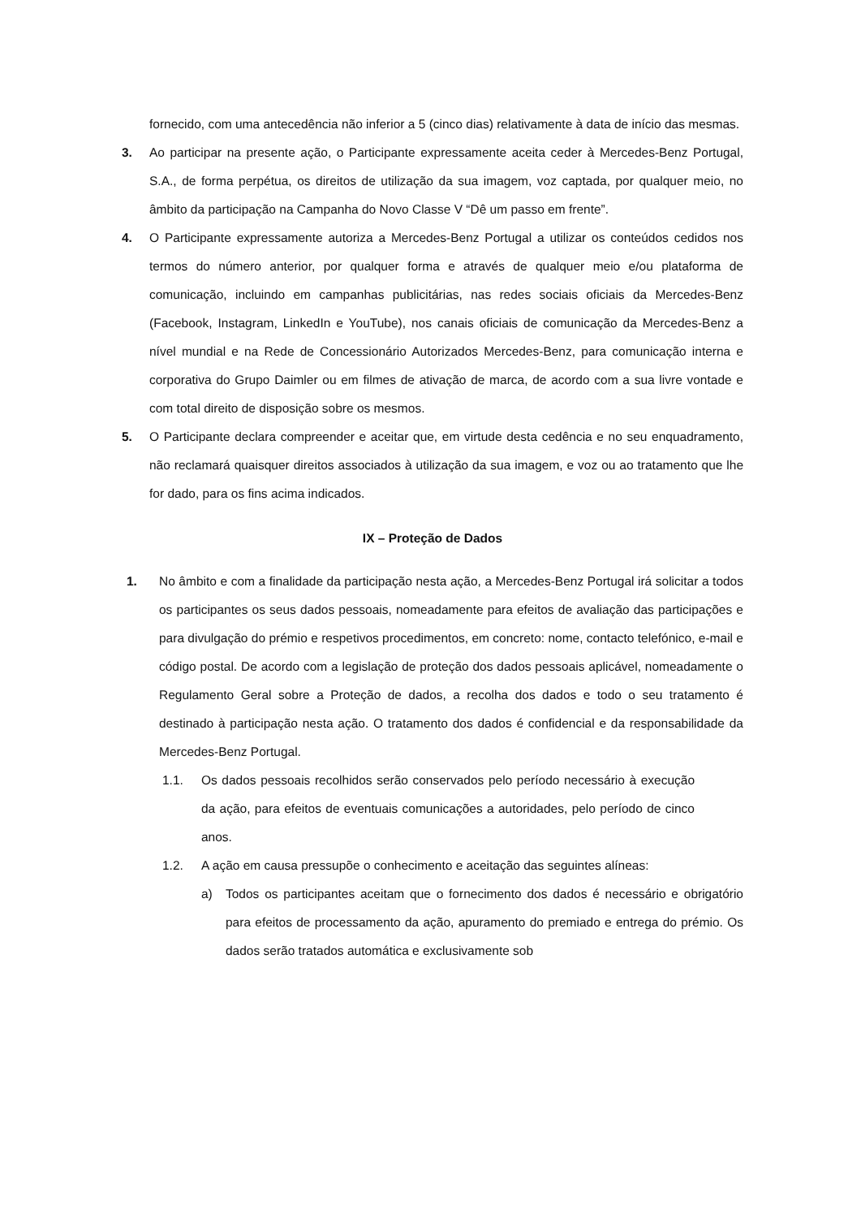fornecido, com uma antecedência não inferior a 5 (cinco dias) relativamente à data de início das mesmas.
3. Ao participar na presente ação, o Participante expressamente aceita ceder à Mercedes-Benz Portugal, S.A., de forma perpétua, os direitos de utilização da sua imagem, voz captada, por qualquer meio, no âmbito da participação na Campanha do Novo Classe V “Dê um passo em frente”.
4. O Participante expressamente autoriza a Mercedes-Benz Portugal a utilizar os conteúdos cedidos nos termos do número anterior, por qualquer forma e através de qualquer meio e/ou plataforma de comunicação, incluindo em campanhas publicitárias, nas redes sociais oficiais da Mercedes-Benz (Facebook, Instagram, LinkedIn e YouTube), nos canais oficiais de comunicação da Mercedes-Benz a nível mundial e na Rede de Concessionário Autorizados Mercedes-Benz, para comunicação interna e corporativa do Grupo Daimler ou em filmes de ativação de marca, de acordo com a sua livre vontade e com total direito de disposição sobre os mesmos.
5. O Participante declara compreender e aceitar que, em virtude desta cedência e no seu enquadramento, não reclamará quaisquer direitos associados à utilização da sua imagem, e voz ou ao tratamento que lhe for dado, para os fins acima indicados.
IX – Proteção de Dados
1. No âmbito e com a finalidade da participação nesta ação, a Mercedes-Benz Portugal irá solicitar a todos os participantes os seus dados pessoais, nomeadamente para efeitos de avaliação das participações e para divulgação do prémio e respetivos procedimentos, em concreto: nome, contacto telefónico, e-mail e código postal. De acordo com a legislação de proteção dos dados pessoais aplicável, nomeadamente o Regulamento Geral sobre a Proteção de dados, a recolha dos dados e todo o seu tratamento é destinado à participação nesta ação. O tratamento dos dados é confidencial e da responsabilidade da Mercedes-Benz Portugal.
1.1. Os dados pessoais recolhidos serão conservados pelo período necessário à execução da ação, para efeitos de eventuais comunicações a autoridades, pelo período de cinco anos.
1.2. A ação em causa pressupõe o conhecimento e aceitação das seguintes alíneas:
a) Todos os participantes aceitam que o fornecimento dos dados é necessário e obrigatório para efeitos de processamento da ação, apuramento do premiado e entrega do prémio. Os dados serão tratados automática e exclusivamente sob